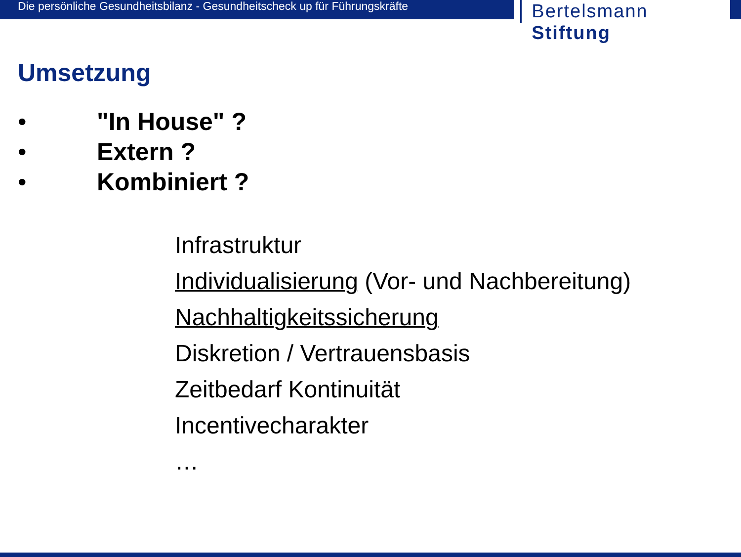Die persönliche Gesundheitsbilanz - Gesundheitscheck up für Führungskräfte
Bertelsmann Stiftung
Umsetzung
• "In House" ?
• Extern ?
• Kombiniert ?
Infrastruktur
Individualisierung (Vor- und Nachbereitung)
Nachhaltigkeitssicherung
Diskretion / Vertrauensbasis
Zeitbedarf Kontinuität
Incentivecharakter
…